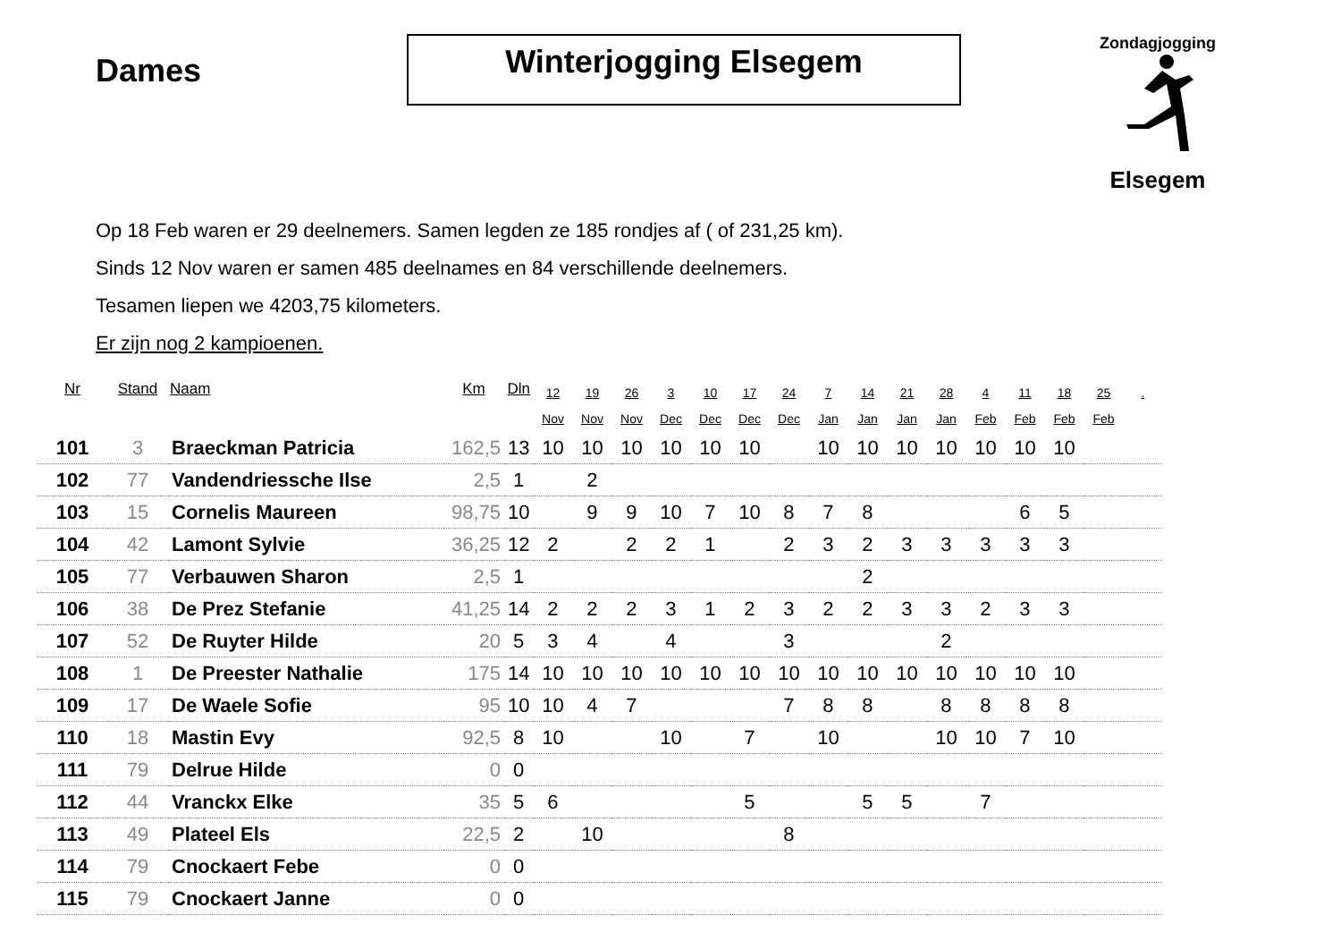Dames
Winterjogging Elsegem
Zondagjogging
Elsegem
Op 18 Feb waren er 29 deelnemers. Samen legden ze 185 rondjes af ( of 231,25 km).
Sinds 12 Nov waren er samen 485 deelnames en 84 verschillende deelnemers.
Tesamen liepen we 4203,75 kilometers.
Er zijn nog 2 kampioenen.
| Nr | Stand | Naam | Km | Dln | 12 Nov | 19 Nov | 26 Nov | 3 Dec | 10 Dec | 17 Dec | 24 Dec | 7 Jan | 14 Jan | 21 Jan | 28 Jan | 4 Feb | 11 Feb | 18 Feb | 25 Feb | . |
| --- | --- | --- | --- | --- | --- | --- | --- | --- | --- | --- | --- | --- | --- | --- | --- | --- | --- | --- | --- | --- |
| 101 | 3 | Braeckman Patricia | 162,5 | 13 | 10 | 10 | 10 | 10 | 10 | 10 | | 10 | 10 | 10 | 10 | 10 | 10 | 10 | | |
| 102 | 77 | Vandendriessche Ilse | 2,5 | 1 | | 2 | | | | | | | | | | | | | | |
| 103 | 15 | Cornelis Maureen | 98,75 | 10 | | 9 | 9 | 10 | 7 | 10 | 8 | 7 | 8 | | | | 6 | 5 | | |
| 104 | 42 | Lamont Sylvie | 36,25 | 12 | 2 | | 2 | 2 | 1 | | 2 | 3 | 2 | 3 | 3 | 3 | 3 | 3 | | |
| 105 | 77 | Verbauwen Sharon | 2,5 | 1 | | | | | | | | | 2 | | | | | | | |
| 106 | 38 | De Prez Stefanie | 41,25 | 14 | 2 | 2 | 2 | 3 | 1 | 2 | 3 | 2 | 2 | 3 | 3 | 2 | 3 | 3 | | |
| 107 | 52 | De Ruyter Hilde | 20 | 5 | 3 | 4 | | 4 | | | 3 | | | | 2 | | | | | |
| 108 | 1 | De Preester Nathalie | 175 | 14 | 10 | 10 | 10 | 10 | 10 | 10 | 10 | 10 | 10 | 10 | 10 | 10 | 10 | 10 | | |
| 109 | 17 | De Waele Sofie | 95 | 10 | 10 | 4 | 7 | | | | 7 | 8 | 8 | | 8 | 8 | 8 | 8 | | |
| 110 | 18 | Mastin Evy | 92,5 | 8 | 10 | | | 10 | | 7 | | 10 | | | 10 | 10 | 7 | 10 | | |
| 111 | 79 | Delrue Hilde | 0 | 0 | | | | | | | | | | | | | | | | |
| 112 | 44 | Vranckx Elke | 35 | 5 | 6 | | | | | 5 | | | 5 | 5 | | 7 | | | | |
| 113 | 49 | Plateel Els | 22,5 | 2 | | 10 | | | | | 8 | | | | | | | | | |
| 114 | 79 | Cnockaert Febe | 0 | 0 | | | | | | | | | | | | | | | | |
| 115 | 79 | Cnockaert Janne | 0 | 0 | | | | | | | | | | | | | | | | |